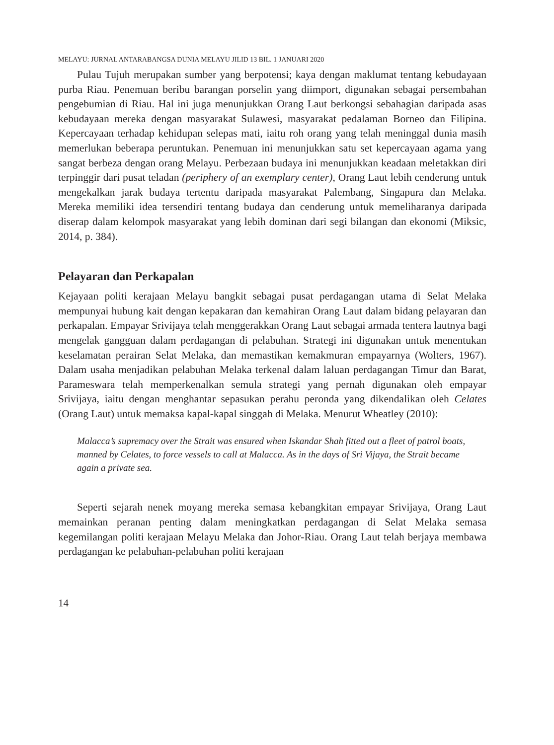MELAYU: JURNAL ANTARABANGSA DUNIA MELAYU JILID 13 BIL. 1 JANUARI 2020
Pulau Tujuh merupakan sumber yang berpotensi; kaya dengan maklumat tentang kebudayaan purba Riau. Penemuan beribu barangan porselin yang diimport, digunakan sebagai persembahan pengebumian di Riau. Hal ini juga menunjukkan Orang Laut berkongsi sebahagian daripada asas kebudayaan mereka dengan masyarakat Sulawesi, masyarakat pedalaman Borneo dan Filipina. Kepercayaan terhadap kehidupan selepas mati, iaitu roh orang yang telah meninggal dunia masih memerlukan beberapa peruntukan. Penemuan ini menunjukkan satu set kepercayaan agama yang sangat berbeza dengan orang Melayu. Perbezaan budaya ini menunjukkan keadaan meletakkan diri terpinggir dari pusat teladan (periphery of an exemplary center), Orang Laut lebih cenderung untuk mengekalkan jarak budaya tertentu daripada masyarakat Palembang, Singapura dan Melaka. Mereka memiliki idea tersendiri tentang budaya dan cenderung untuk memeliharanya daripada diserap dalam kelompok masyarakat yang lebih dominan dari segi bilangan dan ekonomi (Miksic, 2014, p. 384).
Pelayaran dan Perkapalan
Kejayaan politi kerajaan Melayu bangkit sebagai pusat perdagangan utama di Selat Melaka mempunyai hubung kait dengan kepakaran dan kemahiran Orang Laut dalam bidang pelayaran dan perkapalan. Empayar Srivijaya telah menggerakkan Orang Laut sebagai armada tentera lautnya bagi mengelak gangguan dalam perdagangan di pelabuhan. Strategi ini digunakan untuk menentukan keselamatan perairan Selat Melaka, dan memastikan kemakmuran empayarnya (Wolters, 1967). Dalam usaha menjadikan pelabuhan Melaka terkenal dalam laluan perdagangan Timur dan Barat, Parameswara telah memperkenalkan semula strategi yang pernah digunakan oleh empayar Srivijaya, iaitu dengan menghantar sepasukan perahu peronda yang dikendalikan oleh Celates (Orang Laut) untuk memaksa kapal-kapal singgah di Melaka. Menurut Wheatley (2010):
Malacca’s supremacy over the Strait was ensured when Iskandar Shah fitted out a fleet of patrol boats, manned by Celates, to force vessels to call at Malacca. As in the days of Sri Vijaya, the Strait became again a private sea.
Seperti sejarah nenek moyang mereka semasa kebangkitan empayar Srivijaya, Orang Laut memainkan peranan penting dalam meningkatkan perdagangan di Selat Melaka semasa kegemilangan politi kerajaan Melayu Melaka dan Johor-Riau. Orang Laut telah berjaya membawa perdagangan ke pelabuhan-pelabuhan politi kerajaan
14